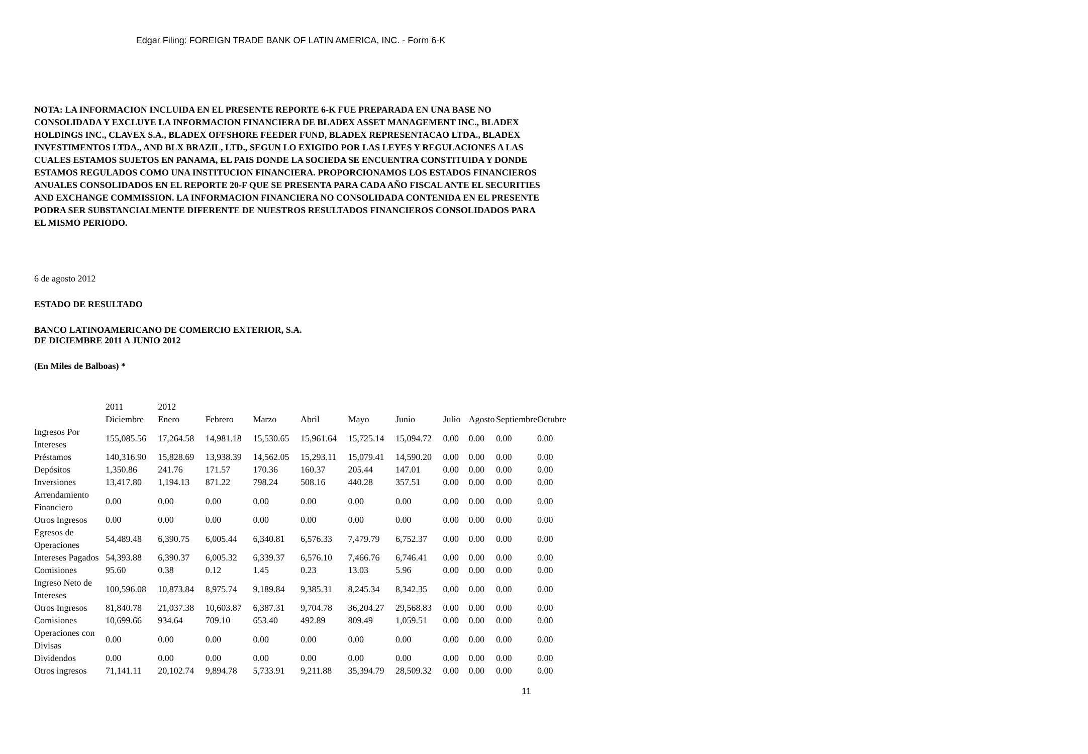Edgar Filing: FOREIGN TRADE BANK OF LATIN AMERICA, INC. - Form 6-K
NOTA: LA INFORMACION INCLUIDA EN EL PRESENTE REPORTE 6-K FUE PREPARADA EN UNA BASE NO CONSOLIDADA Y EXCLUYE LA INFORMACION FINANCIERA DE BLADEX ASSET MANAGEMENT INC., BLADEX HOLDINGS INC., CLAVEX S.A., BLADEX OFFSHORE FEEDER FUND, BLADEX REPRESENTACAO LTDA., BLADEX INVESTIMENTOS LTDA., AND BLX BRAZIL, LTD., SEGUN LO EXIGIDO POR LAS LEYES Y REGULACIONES A LAS CUALES ESTAMOS SUJETOS EN PANAMA, EL PAIS DONDE LA SOCIEDA SE ENCUENTRA CONSTITUIDA Y DONDE ESTAMOS REGULADOS COMO UNA INSTITUCION FINANCIERA. PROPORCIONAMOS LOS ESTADOS FINANCIEROS ANUALES CONSOLIDADOS EN EL REPORTE 20-F QUE SE PRESENTA PARA CADA AÑO FISCAL ANTE EL SECURITIES AND EXCHANGE COMMISSION. LA INFORMACION FINANCIERA NO CONSOLIDADA CONTENIDA EN EL PRESENTE PODRA SER SUBSTANCIALMENTE DIFERENTE DE NUESTROS RESULTADOS FINANCIEROS CONSOLIDADOS PARA EL MISMO PERIODO.
6 de agosto 2012
ESTADO DE RESULTADO
BANCO LATINOAMERICANO DE COMERCIO EXTERIOR, S.A.
DE DICIEMBRE 2011 A JUNIO 2012
(En Miles de Balboas) *
| | 2011 | 2012 | | | | | | | | | |
| | Diciembre | Enero | Febrero | Marzo | Abril | Mayo | Junio | Julio | Agosto | Septiembre | Octubre |
| Ingresos Por Intereses | 155,085.56 | 17,264.58 | 14,981.18 | 15,530.65 | 15,961.64 | 15,725.14 | 15,094.72 | 0.00 | 0.00 | 0.00 | 0.00 |
| Préstamos | 140,316.90 | 15,828.69 | 13,938.39 | 14,562.05 | 15,293.11 | 15,079.41 | 14,590.20 | 0.00 | 0.00 | 0.00 | 0.00 |
| Depósitos | 1,350.86 | 241.76 | 171.57 | 170.36 | 160.37 | 205.44 | 147.01 | 0.00 | 0.00 | 0.00 | 0.00 |
| Inversiones | 13,417.80 | 1,194.13 | 871.22 | 798.24 | 508.16 | 440.28 | 357.51 | 0.00 | 0.00 | 0.00 | 0.00 |
| Arrendamiento Financiero | 0.00 | 0.00 | 0.00 | 0.00 | 0.00 | 0.00 | 0.00 | 0.00 | 0.00 | 0.00 | 0.00 |
| Otros Ingresos | 0.00 | 0.00 | 0.00 | 0.00 | 0.00 | 0.00 | 0.00 | 0.00 | 0.00 | 0.00 | 0.00 |
| Egresos de Operaciones | 54,489.48 | 6,390.75 | 6,005.44 | 6,340.81 | 6,576.33 | 7,479.79 | 6,752.37 | 0.00 | 0.00 | 0.00 | 0.00 |
| Intereses Pagados | 54,393.88 | 6,390.37 | 6,005.32 | 6,339.37 | 6,576.10 | 7,466.76 | 6,746.41 | 0.00 | 0.00 | 0.00 | 0.00 |
| Comisiones | 95.60 | 0.38 | 0.12 | 1.45 | 0.23 | 13.03 | 5.96 | 0.00 | 0.00 | 0.00 | 0.00 |
| Ingreso Neto de Intereses | 100,596.08 | 10,873.84 | 8,975.74 | 9,189.84 | 9,385.31 | 8,245.34 | 8,342.35 | 0.00 | 0.00 | 0.00 | 0.00 |
| Otros Ingresos | 81,840.78 | 21,037.38 | 10,603.87 | 6,387.31 | 9,704.78 | 36,204.27 | 29,568.83 | 0.00 | 0.00 | 0.00 | 0.00 |
| Comisiones | 10,699.66 | 934.64 | 709.10 | 653.40 | 492.89 | 809.49 | 1,059.51 | 0.00 | 0.00 | 0.00 | 0.00 |
| Operaciones con Divisas | 0.00 | 0.00 | 0.00 | 0.00 | 0.00 | 0.00 | 0.00 | 0.00 | 0.00 | 0.00 | 0.00 |
| Dividendos | 0.00 | 0.00 | 0.00 | 0.00 | 0.00 | 0.00 | 0.00 | 0.00 | 0.00 | 0.00 | 0.00 |
| Otros ingresos | 71,141.11 | 20,102.74 | 9,894.78 | 5,733.91 | 9,211.88 | 35,394.79 | 28,509.32 | 0.00 | 0.00 | 0.00 | 0.00 |
11